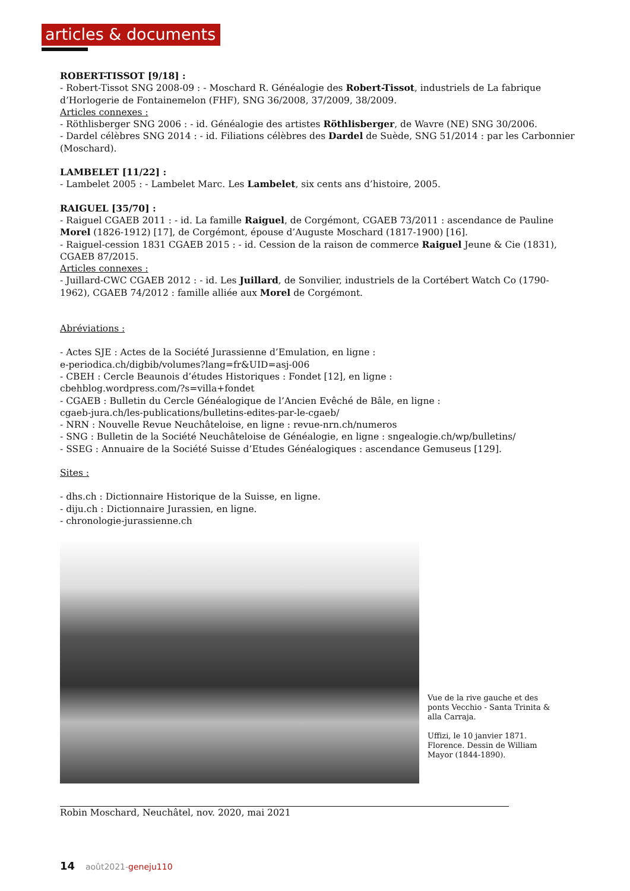articles & documents
ROBERT-TISSOT [9/18] :
- Robert-Tissot SNG 2008-09 : - Moschard R. Généalogie des Robert-Tissot, industriels de La fabrique d’Horlogerie de Fontainemelon (FHF), SNG 36/2008, 37/2009, 38/2009.
Articles connexes :
- Röthlisberger SNG 2006 : - id. Généalogie des artistes Röthlisberger, de Wavre (NE) SNG 30/2006.
- Dardel célèbres SNG 2014 : - id. Filiations célèbres des Dardel de Suède, SNG 51/2014 : par les Carbonnier (Moschard).
LAMBELET [11/22] :
- Lambelet 2005 : - Lambelet Marc. Les Lambelet, six cents ans d’histoire, 2005.
RAIGUEL [35/70] :
- Raiguel CGAEB 2011 : - id. La famille Raiguel, de Corgémont, CGAEB 73/2011 : ascendance de Pauline Morel (1826-1912) [17], de Corgémont, épouse d’Auguste Moschard (1817-1900) [16].
- Raiguel-cession 1831 CGAEB 2015 : - id. Cession de la raison de commerce Raiguel Jeune & Cie (1831), CGAEB 87/2015.
Articles connexes :
- Juillard-CWC CGAEB 2012 : - id. Les Juillard, de Sonvilier, industriels de la Cortébert Watch Co (1790-1962), CGAEB 74/2012 : famille alliée aux Morel de Corgémont.
Abréviations :
- Actes SJE : Actes de la Société Jurassienne d’Emulation, en ligne :
e-periodica.ch/digbib/volumes?lang=fr&UID=asj-006
- CBEH : Cercle Beaunois d’études Historiques : Fondet [12], en ligne :
cbehblog.wordpress.com/?s=villa+fondet
- CGAEB : Bulletin du Cercle Généalogique de l’Ancien Evêché de Bâle, en ligne :
cgaeb-jura.ch/les-publications/bulletins-edites-par-le-cgaeb/
- NRN : Nouvelle Revue Neuchâteloise, en ligne : revue-nrn.ch/numeros
- SNG : Bulletin de la Société Neuchâteloise de Généalogie, en ligne : sngealogie.ch/wp/bulletins/
- SSEG : Annuaire de la Société Suisse d’Etudes Généalogiques : ascendance Gemuseus [129].
Sites :
- dhs.ch : Dictionnaire Historique de la Suisse, en ligne.
- diju.ch : Dictionnaire Jurassien, en ligne.
- chronologie-jurassienne.ch
Vue de la rive gauche et des ponts Vecchio - Santa Trinita & alla Carraja.
Uffizi, le 10 janvier 1871. Florence. Dessin de William Mayor (1844-1890).
Robin Moschard, Neuchâtel, nov. 2020, mai 2021
14 août2021-geneju110